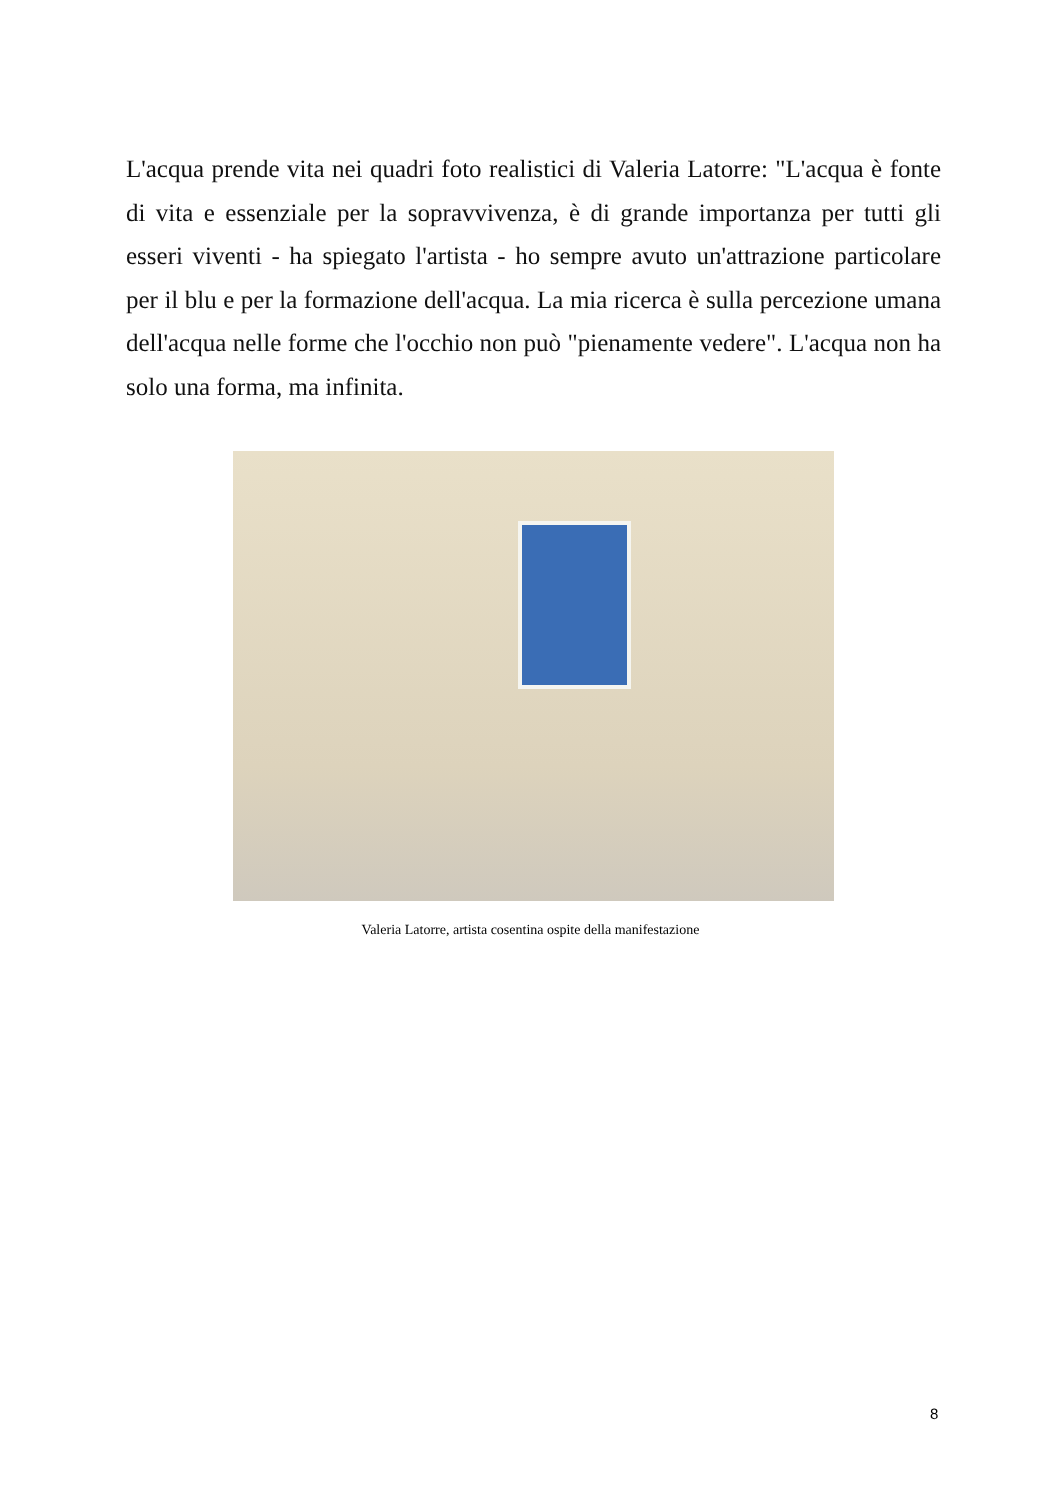L'acqua prende vita nei quadri foto realistici di Valeria Latorre: "L'acqua è fonte di vita e essenziale per la sopravvivenza, è di grande importanza per tutti gli esseri viventi - ha spiegato l'artista - ho sempre avuto un'attrazione particolare per il blu e per la formazione dell'acqua. La mia ricerca è sulla percezione umana dell'acqua nelle forme che l'occhio non può "pienamente vedere". L'acqua non ha solo una forma, ma infinita.
Valeria Latorre, artista cosentina ospite della manifestazione
8